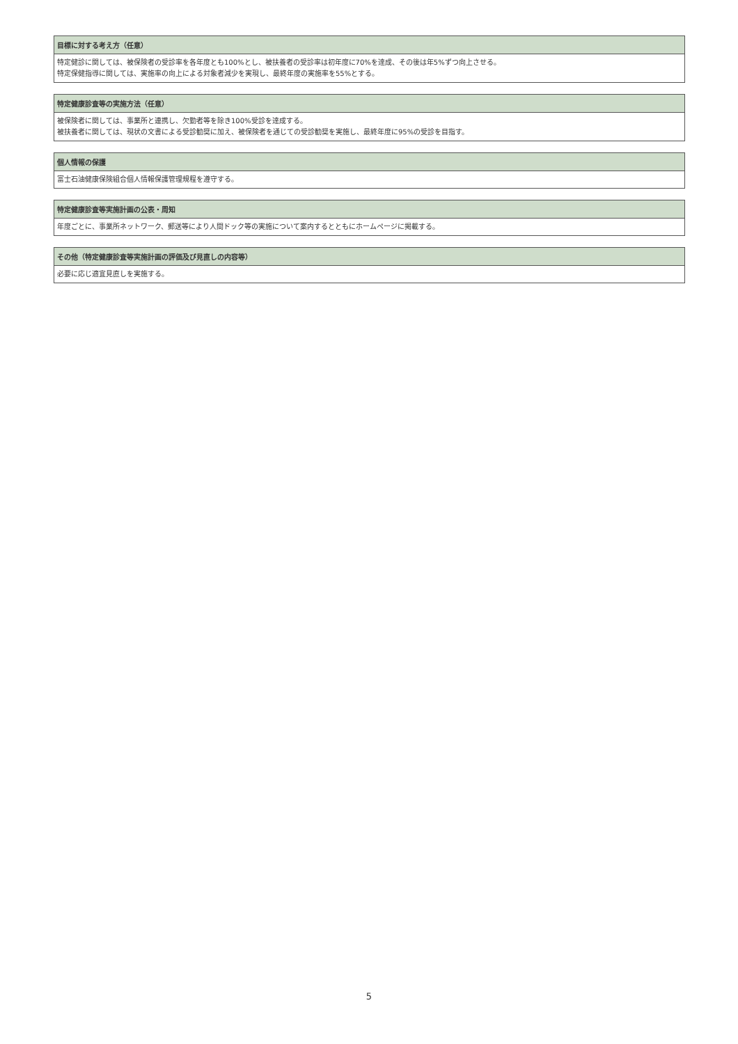| 目標に対する考え方（任意） |
| --- |
| 特定健診に関しては、被保険者の受診率を各年度とも100%とし、被扶養者の受診率は初年度に70%を達成、その後は年5%ずつ向上させる。 特定保健指導に関しては、実施率の向上による対象者減少を実現し、最終年度の実施率を55%とする。 |
| 特定健康診査等の実施方法（任意） |
| --- |
| 被保険者に関しては、事業所と連携し、欠勤者等を除き100%受診を達成する。 被扶養者に関しては、現状の文書による受診勧奨に加え、被保険者を通じての受診勧奨を実施し、最終年度に95%の受診を目指す。 |
| 個人情報の保護 |
| --- |
| 富士石油健康保険組合個人情報保護管理規程を遵守する。 |
| 特定健康診査等実施計画の公表・周知 |
| --- |
| 年度ごとに、事業所ネットワーク、郵送等により人間ドック等の実施について案内するとともにホームページに掲載する。 |
| その他（特定健康診査等実施計画の評価及び見直しの内容等） |
| --- |
| 必要に応じ適宜見直しを実施する。 |
5